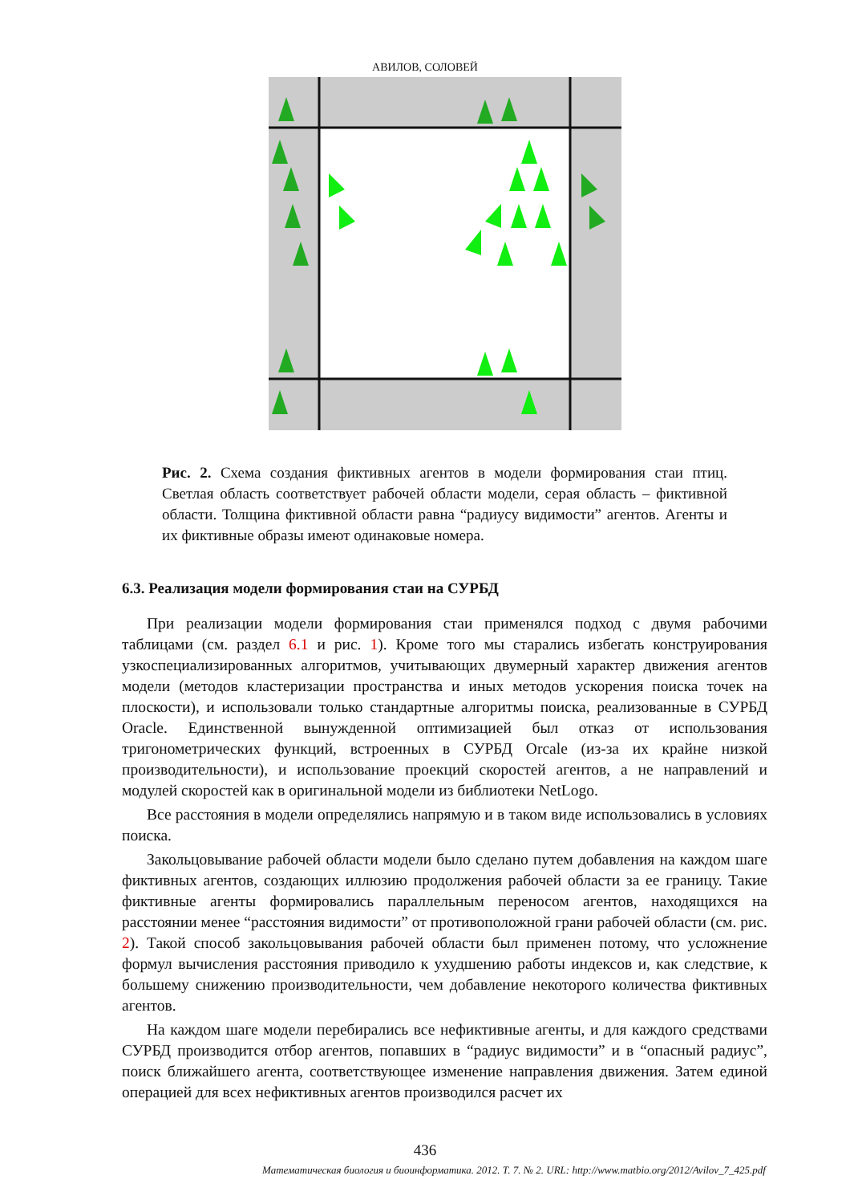АВИЛОВ, СОЛОВЕЙ
Рис. 2. Схема создания фиктивных агентов в модели формирования стаи птиц. Светлая область соответствует рабочей области модели, серая область – фиктивной области. Толщина фиктивной области равна “радиусу видимости” агентов. Агенты и их фиктивные образы имеют одинаковые номера.
6.3. Реализация модели формирования стаи на СУРБД
При реализации модели формирования стаи применялся подход с двумя рабочими таблицами (см. раздел 6.1 и рис. 1). Кроме того мы старались избегать конструирования узкоспециализированных алгоритмов, учитывающих двумерный характер движения агентов модели (методов кластеризации пространства и иных методов ускорения поиска точек на плоскости), и использовали только стандартные алгоритмы поиска, реализованные в СУРБД Oracle. Единственной вынужденной оптимизацией был отказ от использования тригонометрических функций, встроенных в СУРБД Orcale (из-за их крайне низкой производительности), и использование проекций скоростей агентов, а не направлений и модулей скоростей как в оригинальной модели из библиотеки NetLogo.
Все расстояния в модели определялись напрямую и в таком виде использовались в условиях поиска.
Закольцовывание рабочей области модели было сделано путем добавления на каждом шаге фиктивных агентов, создающих иллюзию продолжения рабочей области за ее границу. Такие фиктивные агенты формировались параллельным переносом агентов, находящихся на расстоянии менее “расстояния видимости” от противоположной грани рабочей области (см. рис. 2). Такой способ закольцовывания рабочей области был применен потому, что усложнение формул вычисления расстояния приводило к ухудшению работы индексов и, как следствие, к большему снижению производительности, чем добавление некоторого количества фиктивных агентов.
На каждом шаге модели перебирались все нефиктивные агенты, и для каждого средствами СУРБД производится отбор агентов, попавших в “радиус видимости” и в “опасный радиус”, поиск ближайшего агента, соответствующее изменение направления движения. Затем единой операцией для всех нефиктивных агентов производился расчет их
436
Математическая биология и биоинформатика. 2012. Т. 7. № 2. URL: http://www.matbio.org/2012/Avilov_7_425.pdf